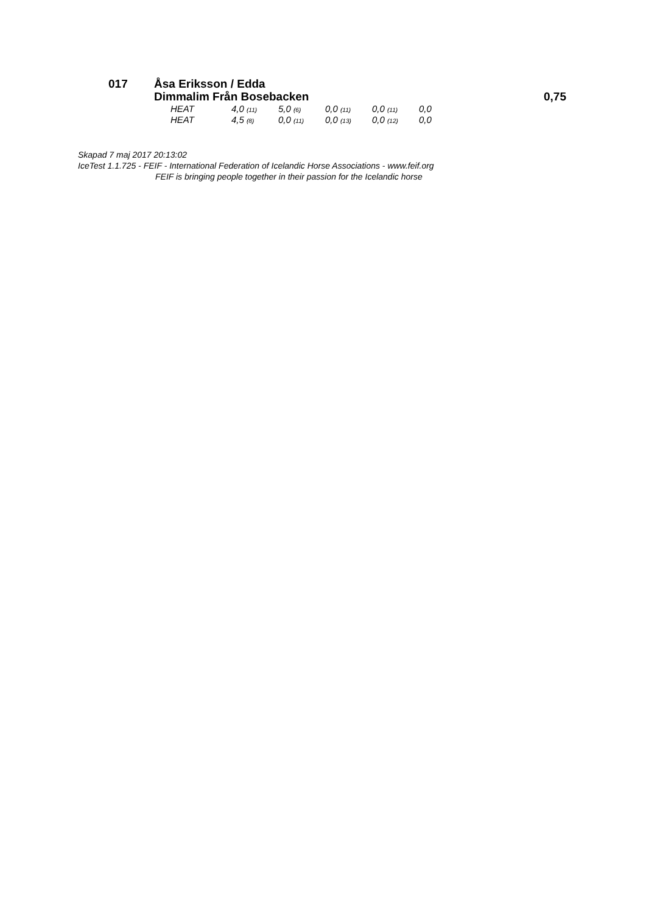017 Åsa Eriksson / Edda
Dimmalim Från Bosebacken
0,75
| HEAT | 4,0 (11) | 5,0 (6) | 0,0 (11) | 0,0 (11) | 0,0 |
| HEAT | 4,5 (8) | 0,0 (11) | 0,0 (13) | 0,0 (12) | 0,0 |
Skapad 7 maj 2017 20:13:02
IceTest 1.1.725 - FEIF - International Federation of Icelandic Horse Associations - www.feif.org
FEIF is bringing people together in their passion for the Icelandic horse